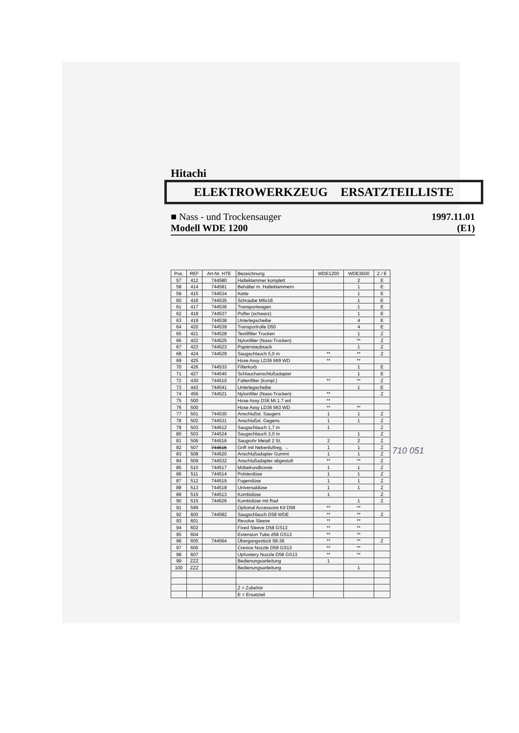Hitachi
ELEKTROWERKZEUG ERSATZTEILLISTE
■ Nass - und Trockensauger 1997.11.01
Modell WDE 1200 (E1)
| Pos. | REF | Art-Nr. HTE | Bezeichnung | WDE1200 | WDE3600 | Z / E |
| --- | --- | --- | --- | --- | --- | --- |
| 57 | 412 | 744580 | Halteklammer komplett | | 2 | E |
| 58 | 414 | 744581 | Behälter m. Halteklammern | | 1 | E |
| 59 | 415 | 744534 | Kette | | 1 | E |
| 60 | 416 | 744535 | Schraube M6x18 | | 1 | E |
| 61 | 417 | 744536 | Transportwagen | | 1 | E |
| 62 | 418 | 744537 | Puffer (schwarz) | | 1 | E |
| 63 | 419 | 744538 | Unterlegscheibe | | 4 | E |
| 64 | 420 | 744539 | Transportrolle D50 | | 4 | E |
| 65 | 421 | 744528 | Textilfilter Trocken | | 1 | Z |
| 66 | 422 | 744525 | Nylonfilter (Nass-Trocken) | | ** | Z |
| 67 | 423 | 744523 | Papierstaubsack | | 1 | Z |
| 68 | 424 | 744529 | Saugschlauch 5,0 m | ** | ** | Z |
| 69 | 425 | | Hose Assy LD36 Mt9 WD | ** | ** | |
| 70 | 426 | 744533 | Filterkorb | | 1 | E |
| 71 | 427 | 744540 | Schlauchanschlußadapter | | 1 | E |
| 72 | 430 | 744510 | Faltenfilter (kompl.) | ** | ** | Z |
| 73 | 443 | 744541 | Unterlegscheibe | | 1 | E |
| 74 | 456 | 744521 | Nylonfilter (Nass-Trocken) | ** | | Z |
| 75 | 500 | | Hose Assy D36 Mt.1.7 wd | ** | | |
| 76 | 500 | | Hose Assy LD36 Mt3 WD | ** | ** | |
| 77 | 501 | 744530 | Anschlußst. Saugers | 1 | 1 | Z |
| 78 | 502 | 744531 | Anschlußst. Gegens. | 1 | 1 | Z |
| 79 | 503 | 744512 | Saugschlauch 1,7 m | 1 | | Z |
| 80 | 503 | 744524 | Saugschlauch 3,0 m | | 1 | Z |
| 81 | 506 | 744516 | Saugrohr Metall 2 St. | 2 | 2 | Z |
| 82 | 507 | 744515 | Griff mit Nebenluftreg. → | 1 | 1 | Z |
| 83 | 508 | 744520 | Anschlußadapter Gummi | 1 | 1 | Z |
| 84 | 509 | 744532 | Anschlußadapter abgestuft | ** | ** | Z |
| 85 | 510 | 744517 | Möbelrundbürste | 1 | 1 | Z |
| 86 | 511 | 744514 | Polsterdüse | 1 | 1 | Z |
| 87 | 512 | 744519 | Fugendüse | 1 | 1 | Z |
| 88 | 513 | 744518 | Universaldüse | 1 | 1 | Z |
| 89 | 515 | 744513 | Kombidüse | 1 | | Z |
| 90 | 515 | 744526 | Kombidüse mit Rad | | 1 | Z |
| 91 | 599 | | Optional Accessoire Kit D58 | ** | ** | |
| 92 | 600 | 744582 | Saugschlauch D58 WDE | ** | ** | Z |
| 93 | 601 | | Revolve Sleeve | ** | ** | |
| 94 | 602 | | Fixed Sleeve D58 GS13 | ** | ** | |
| 95 | 604 | | Extension Tube d58 GS13 | ** | ** | |
| 96 | 605 | 744564 | Übergangsstück 58-36 | ** | ** | Z |
| 97 | 606 | | Crevice Nozzle D58 GS13 | ** | ** | |
| 98 | 607 | | Uphostery Nozzle D58 GS13 | ** | ** | |
| 99 | ZZZ | | Bedienungsanleitung | 1 | | |
| 100 | ZZZ | | Bedienungsanleitung | | 1 | |
| | | | Z = Zubehör | | | |
| | | | E = Ersatzteil | | | |
710 051